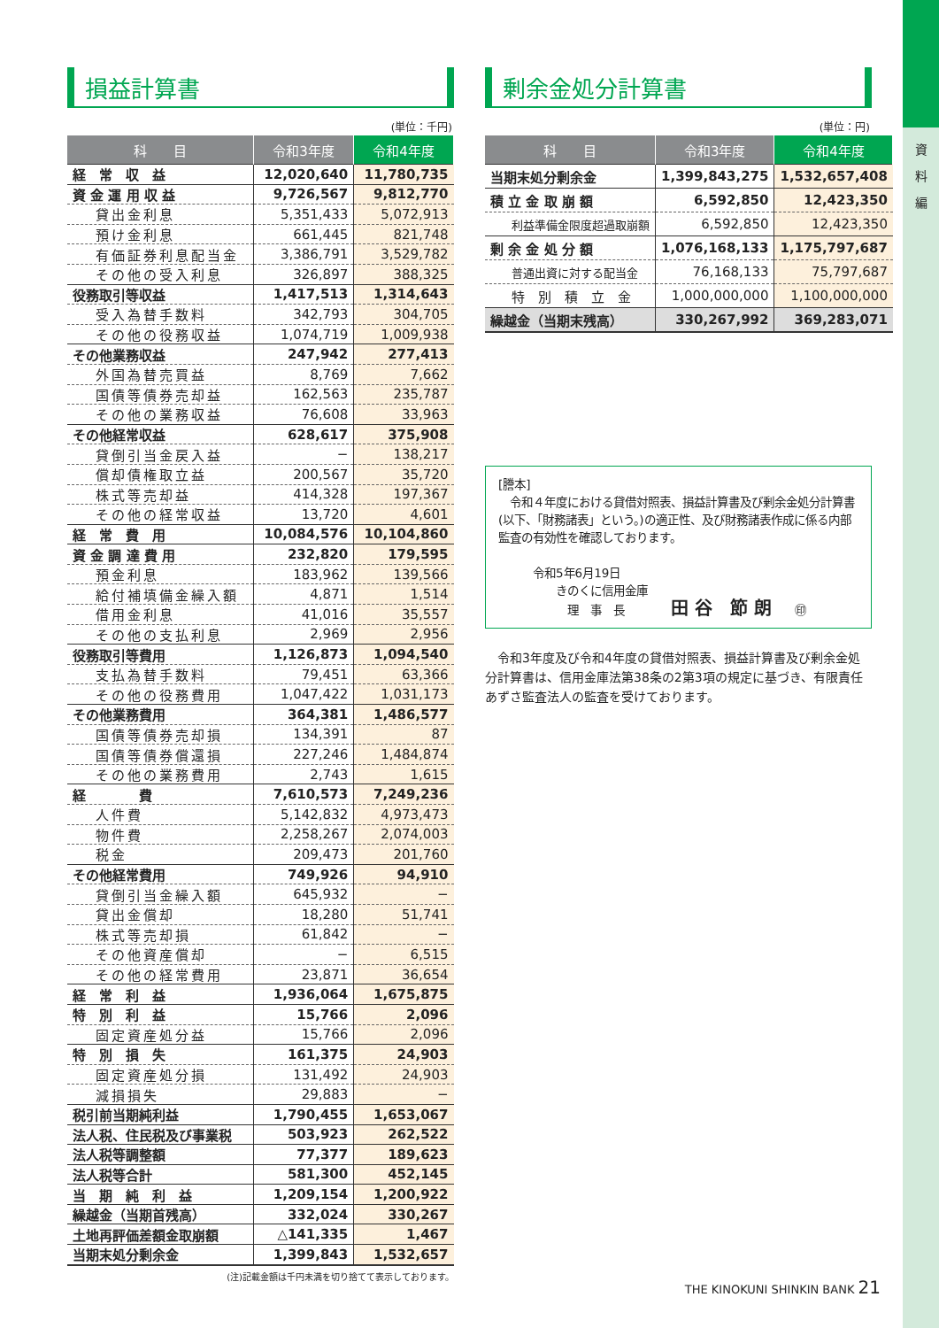資
料
編
損益計算書
(単位：千円)
| 科 目 | 令和3年度 | 令和4年度 |
| --- | --- | --- |
| 経 常 収 益 | 12,020,640 | 11,780,735 |
| 資 金 運 用 収 益 | 9,726,567 | 9,812,770 |
| 貸出金利息 | 5,351,433 | 5,072,913 |
| 預け金利息 | 661,445 | 821,748 |
| 有価証券利息配当金 | 3,386,791 | 3,529,782 |
| その他の受入利息 | 326,897 | 388,325 |
| 役務取引等収益 | 1,417,513 | 1,314,643 |
| 受入為替手数料 | 342,793 | 304,705 |
| その他の役務収益 | 1,074,719 | 1,009,938 |
| その他業務収益 | 247,942 | 277,413 |
| 外国為替売買益 | 8,769 | 7,662 |
| 国債等債券売却益 | 162,563 | 235,787 |
| その他の業務収益 | 76,608 | 33,963 |
| その他経常収益 | 628,617 | 375,908 |
| 貸倒引当金戻入益 | − | 138,217 |
| 償却債権取立益 | 200,567 | 35,720 |
| 株式等売却益 | 414,328 | 197,367 |
| その他の経常収益 | 13,720 | 4,601 |
| 経 常 費 用 | 10,084,576 | 10,104,860 |
| 資 金 調 達 費 用 | 232,820 | 179,595 |
| 預金利息 | 183,962 | 139,566 |
| 給付補填備金繰入額 | 4,871 | 1,514 |
| 借用金利息 | 41,016 | 35,557 |
| その他の支払利息 | 2,969 | 2,956 |
| 役務取引等費用 | 1,126,873 | 1,094,540 |
| 支払為替手数料 | 79,451 | 63,366 |
| その他の役務費用 | 1,047,422 | 1,031,173 |
| その他業務費用 | 364,381 | 1,486,577 |
| 国債等債券売却損 | 134,391 | 87 |
| 国債等債券償還損 | 227,246 | 1,484,874 |
| その他の業務費用 | 2,743 | 1,615 |
| 経 費 | 7,610,573 | 7,249,236 |
| 人件費 | 5,142,832 | 4,973,473 |
| 物件費 | 2,258,267 | 2,074,003 |
| 税金 | 209,473 | 201,760 |
| その他経常費用 | 749,926 | 94,910 |
| 貸倒引当金繰入額 | 645,932 | − |
| 貸出金償却 | 18,280 | 51,741 |
| 株式等売却損 | 61,842 | − |
| その他資産償却 | − | 6,515 |
| その他の経常費用 | 23,871 | 36,654 |
| 経 常 利 益 | 1,936,064 | 1,675,875 |
| 特 別 利 益 | 15,766 | 2,096 |
| 固定資産処分益 | 15,766 | 2,096 |
| 特 別 損 失 | 161,375 | 24,903 |
| 固定資産処分損 | 131,492 | 24,903 |
| 減損損失 | 29,883 | − |
| 税引前当期純利益 | 1,790,455 | 1,653,067 |
| 法人税、住民税及び事業税 | 503,923 | 262,522 |
| 法人税等調整額 | 77,377 | 189,623 |
| 法人税等合計 | 581,300 | 452,145 |
| 当 期 純 利 益 | 1,209,154 | 1,200,922 |
| 繰越金（当期首残高） | 332,024 | 330,267 |
| 土地再評価差額金取崩額 | △141,335 | 1,467 |
| 当期末処分剰余金 | 1,399,843 | 1,532,657 |
(注)記載金額は千円未満を切り捨てて表示しております。
剰余金処分計算書
(単位：円)
| 科 目 | 令和3年度 | 令和4年度 |
| --- | --- | --- |
| 当期末処分剰余金 | 1,399,843,275 | 1,532,657,408 |
| 積 立 金 取 崩 額 | 6,592,850 | 12,423,350 |
| 利益準備金限度超過取崩額 | 6,592,850 | 12,423,350 |
| 剰 余 金 処 分 額 | 1,076,168,133 | 1,175,797,687 |
| 普通出資に対する配当金 | 76,168,133 | 75,797,687 |
| 特 別 積 立 金 | 1,000,000,000 | 1,100,000,000 |
| 繰越金（当期末残高） | 330,267,992 | 369,283,071 |
[謄本]
　令和４年度における貸借対照表、損益計算書及び剰余金処分計算書(以下、「財務諸表」という。)の適正性、及び財務諸表作成に係る内部監査の有効性を確認しております。
　　　令和5年6月19日
　　　　　きのくに信用金庫
　　　　　　理　事　長　　　　田 谷　節 朗　　㊞
　令和3年度及び令和4年度の貸借対照表、損益計算書及び剰余金処分計算書は、信用金庫法第38条の2第3項の規定に基づき、有限責任あずさ監査法人の監査を受けております。
THE KINOKUNI SHINKIN BANK 21